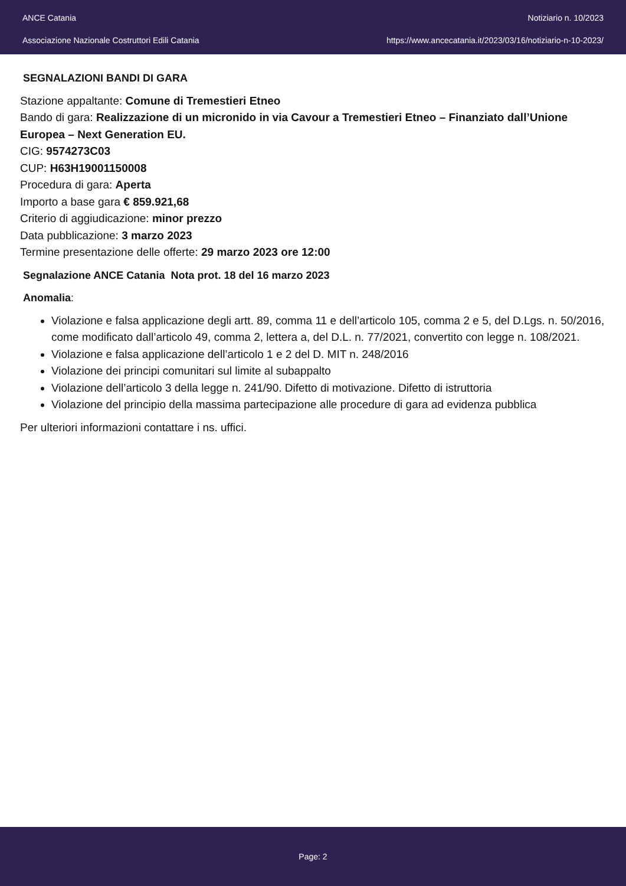ANCE Catania
Associazione Nazionale Costruttori Edili Catania
Notiziario n. 10/2023
https://www.ancecatania.it/2023/03/16/notiziario-n-10-2023/
SEGNALAZIONI BANDI DI GARA
Stazione appaltante: Comune di Tremestieri Etneo
Bando di gara: Realizzazione di un micronido in via Cavour a Tremestieri Etneo – Finanziato dall’Unione Europea – Next Generation EU.
CIG: 9574273C03
CUP: H63H19001150008
Procedura di gara: Aperta
Importo a base gara € 859.921,68
Criterio di aggiudicazione: minor prezzo
Data pubblicazione: 3 marzo 2023
Termine presentazione delle offerte: 29 marzo 2023 ore 12:00
Segnalazione ANCE Catania Nota prot. 18 del 16 marzo 2023
Anomalia:
Violazione e falsa applicazione degli artt. 89, comma 11 e dell’articolo 105, comma 2 e 5, del D.Lgs. n. 50/2016, come modificato dall’articolo 49, comma 2, lettera a, del D.L. n. 77/2021, convertito con legge n. 108/2021.
Violazione e falsa applicazione dell’articolo 1 e 2 del D. MIT n. 248/2016
Violazione dei principi comunitari sul limite al subappalto
Violazione dell’articolo 3 della legge n. 241/90. Difetto di motivazione. Difetto di istruttoria
Violazione del principio della massima partecipazione alle procedure di gara ad evidenza pubblica
Per ulteriori informazioni contattare i ns. uffici.
Page: 2